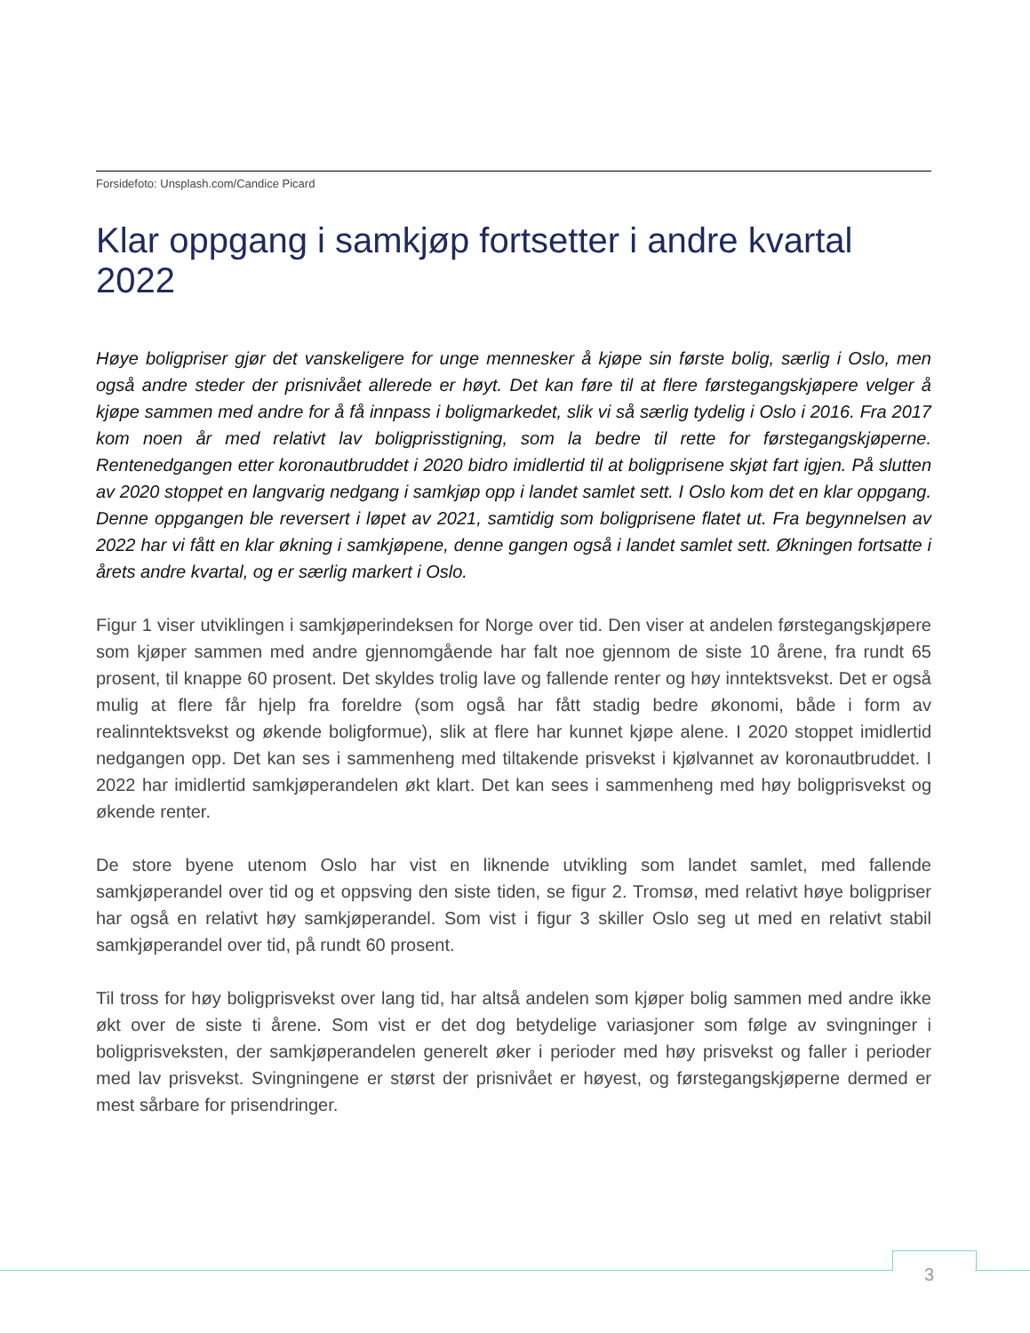Forsidefoto: Unsplash.com/Candice Picard
Klar oppgang i samkjøp fortsetter i andre kvartal 2022
Høye boligpriser gjør det vanskeligere for unge mennesker å kjøpe sin første bolig, særlig i Oslo, men også andre steder der prisnivået allerede er høyt. Det kan føre til at flere førstegangskjøpere velger å kjøpe sammen med andre for å få innpass i boligmarkedet, slik vi så særlig tydelig i Oslo i 2016. Fra 2017 kom noen år med relativt lav boligprisstigning, som la bedre til rette for førstegangskjøperne. Rentenedgangen etter koronautbruddet i 2020 bidro imidlertid til at boligprisene skjøt fart igjen. På slutten av 2020 stoppet en langvarig nedgang i samkjøp opp i landet samlet sett. I Oslo kom det en klar oppgang. Denne oppgangen ble reversert i løpet av 2021, samtidig som boligprisene flatet ut. Fra begynnelsen av 2022 har vi fått en klar økning i samkjøpene, denne gangen også i landet samlet sett. Økningen fortsatte i årets andre kvartal, og er særlig markert i Oslo.
Figur 1 viser utviklingen i samkjøperindeksen for Norge over tid. Den viser at andelen førstegangskjøpere som kjøper sammen med andre gjennomgående har falt noe gjennom de siste 10 årene, fra rundt 65 prosent, til knappe 60 prosent. Det skyldes trolig lave og fallende renter og høy inntektsvekst. Det er også mulig at flere får hjelp fra foreldre (som også har fått stadig bedre økonomi, både i form av realinntektsvekst og økende boligformue), slik at flere har kunnet kjøpe alene. I 2020 stoppet imidlertid nedgangen opp. Det kan ses i sammenheng med tiltakende prisvekst i kjølvannet av koronautbruddet. I 2022 har imidlertid samkjøperandelen økt klart. Det kan sees i sammenheng med høy boligprisvekst og økende renter.
De store byene utenom Oslo har vist en liknende utvikling som landet samlet, med fallende samkjøperandel over tid og et oppsving den siste tiden, se figur 2. Tromsø, med relativt høye boligpriser har også en relativt høy samkjøperandel. Som vist i figur 3 skiller Oslo seg ut med en relativt stabil samkjøperandel over tid, på rundt 60 prosent.
Til tross for høy boligprisvekst over lang tid, har altså andelen som kjøper bolig sammen med andre ikke økt over de siste ti årene. Som vist er det dog betydelige variasjoner som følge av svingninger i boligprisveksten, der samkjøperandelen generelt øker i perioder med høy prisvekst og faller i perioder med lav prisvekst. Svingningene er størst der prisnivået er høyest, og førstegangskjøperne dermed er mest sårbare for prisendringer.
3